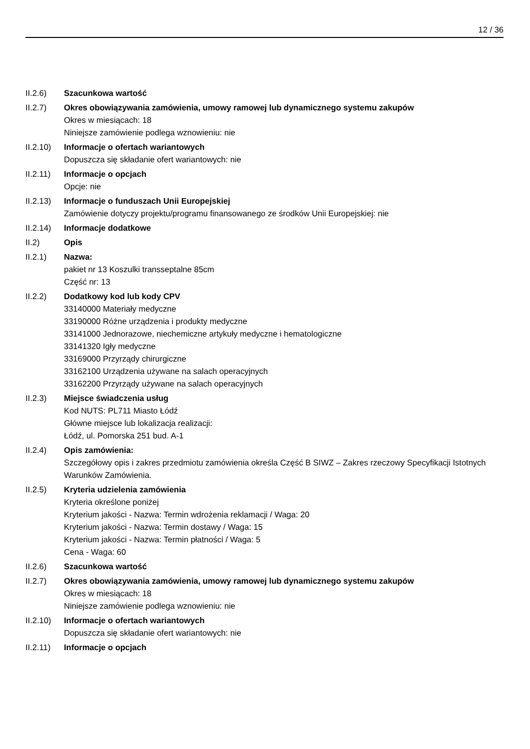12 / 36
II.2.6) Szacunkowa wartość
II.2.7) Okres obowiązywania zamówienia, umowy ramowej lub dynamicznego systemu zakupów
Okres w miesiącach: 18
Niniejsze zamówienie podlega wznowieniu: nie
II.2.10)
Informacje o ofertach wariantowych
Dopuszcza się składanie ofert wariantowych: nie
II.2.11)
Informacje o opcjach
Opcje: nie
II.2.13)
Informacje o funduszach Unii Europejskiej
Zamówienie dotyczy projektu/programu finansowanego ze środków Unii Europejskiej: nie
II.2.14)
Informacje dodatkowe
II.2) Opis
II.2.1) Nazwa:
pakiet nr 13 Koszulki transseptalne 85cm
Część nr: 13
II.2.2) Dodatkowy kod lub kody CPV
33140000 Materiały medyczne
33190000 Różne urządzenia i produkty medyczne
33141000 Jednorazowe, niechemiczne artykuły medyczne i hematologiczne
33141320 Igły medyczne
33169000 Przyrządy chirurgiczne
33162100 Urządzenia używane na salach operacyjnych
33162200 Przyrządy używane na salach operacyjnych
II.2.3) Miejsce świadczenia usług
Kod NUTS: PL711 Miasto Łódź
Główne miejsce lub lokalizacja realizacji:
Łódź, ul. Pomorska 251 bud. A-1
II.2.4) Opis zamówienia:
Szczegółowy opis i zakres przedmiotu zamówienia określa Część B SIWZ – Zakres rzeczowy Specyfikacji Istotnych Warunków Zamówienia.
II.2.5) Kryteria udzielenia zamówienia
Kryteria określone poniżej
Kryterium jakości - Nazwa: Termin wdrożenia reklamacji / Waga: 20
Kryterium jakości - Nazwa: Termin dostawy / Waga: 15
Kryterium jakości - Nazwa: Termin płatności / Waga: 5
Cena - Waga: 60
II.2.6) Szacunkowa wartość
II.2.7) Okres obowiązywania zamówienia, umowy ramowej lub dynamicznego systemu zakupów
Okres w miesiącach: 18
Niniejsze zamówienie podlega wznowieniu: nie
II.2.10)
Informacje o ofertach wariantowych
Dopuszcza się składanie ofert wariantowych: nie
II.2.11)
Informacje o opcjach